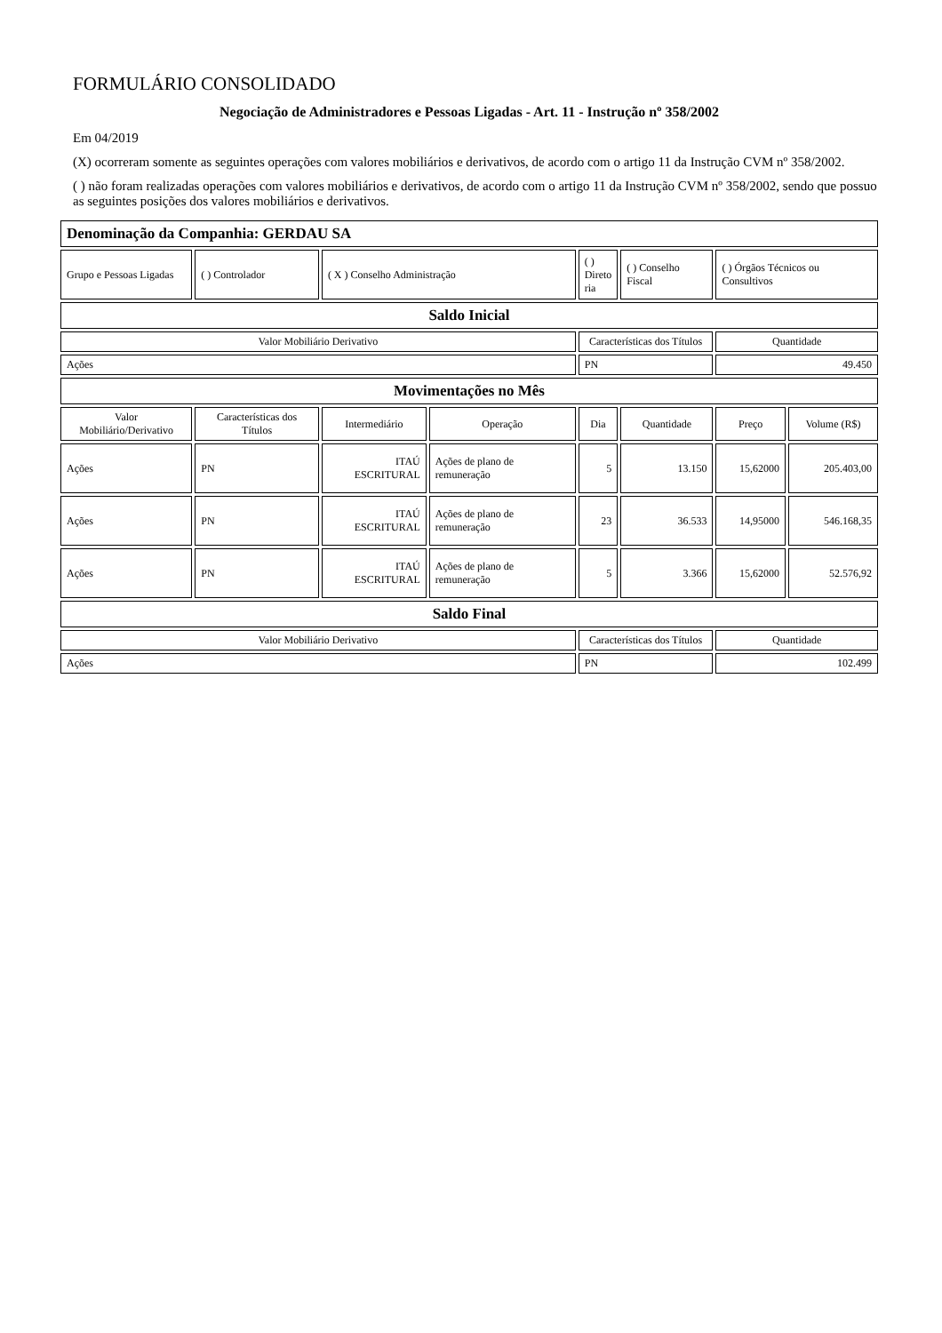FORMULÁRIO CONSOLIDADO
Negociação de Administradores e Pessoas Ligadas - Art. 11 - Instrução nº 358/2002
Em 04/2019
(X) ocorreram somente as seguintes operações com valores mobiliários e derivativos, de acordo com o artigo 11 da Instrução CVM nº 358/2002.
( ) não foram realizadas operações com valores mobiliários e derivativos, de acordo com o artigo 11 da Instrução CVM nº 358/2002, sendo que possuo as seguintes posições dos valores mobiliários e derivativos.
| Denominação da Companhia: GERDAU SA | | | | | | | |
| Grupo e Pessoas Ligadas | ( ) Controlador | ( X ) Conselho Administração | | ( ) Direto ria | ( ) Conselho Fiscal | ( ) Órgãos Técnicos ou Consultivos | |
| Saldo Inicial | | | | | | | |
| Valor Mobiliário Derivativo | | | | Características dos Títulos | | Quantidade | |
| Ações | | | | PN | | 49.450 | |
| Movimentações no Mês | | | | | | | |
| Valor Mobiliário/Derivativo | Características dos Títulos | Intermediário | Operação | Dia | Quantidade | Preço | Volume (R$) |
| Ações | PN | ITAÚ ESCRITURAL | Ações de plano de remuneração | 5 | 13.150 | 15,62000 | 205.403,00 |
| Ações | PN | ITAÚ ESCRITURAL | Ações de plano de remuneração | 23 | 36.533 | 14,95000 | 546.168,35 |
| Ações | PN | ITAÚ ESCRITURAL | Ações de plano de remuneração | 5 | 3.366 | 15,62000 | 52.576,92 |
| Saldo Final | | | | | | | |
| Valor Mobiliário Derivativo | | | | Características dos Títulos | | Quantidade | |
| Ações | | | | PN | | 102.499 | |